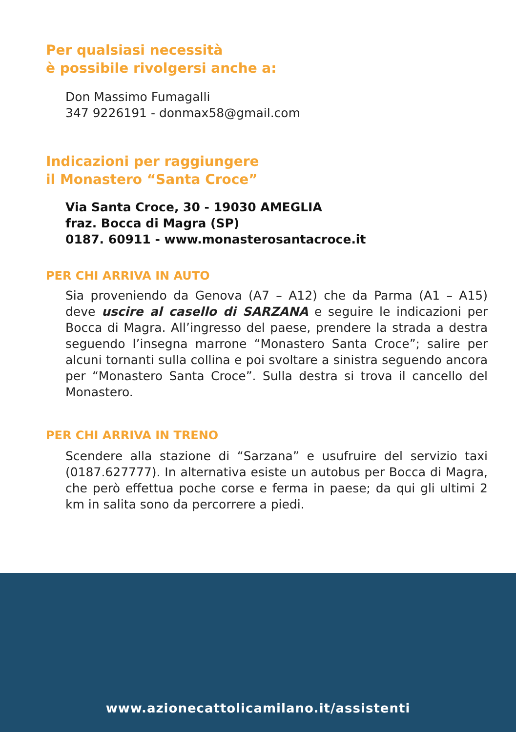Per qualsiasi necessità
è possibile rivolgersi anche a:
Don Massimo Fumagalli
347 9226191 - donmax58@gmail.com
Indicazioni per raggiungere
il Monastero “Santa Croce”
Via Santa Croce, 30 - 19030 AMEGLIA
fraz. Bocca di Magra (SP)
0187. 60911 - www.monasterosantacroce.it
PER CHI ARRIVA IN AUTO
Sia proveniendo da Genova (A7 – A12) che da Parma (A1 – A15) deve uscire al casello di SARZANA e seguire le indicazioni per Bocca di Magra. All’ingresso del paese, prendere la strada a destra seguendo l’insegna marrone “Monastero Santa Croce”; salire per alcuni tornanti sulla collina e poi svoltare a sinistra seguendo ancora per “Monastero Santa Croce”. Sulla destra si trova il cancello del Monastero.
PER CHI ARRIVA IN TRENO
Scendere alla stazione di “Sarzana” e usufruire del servizio taxi (0187.627777). In alternativa esiste un autobus per Bocca di Magra, che però effettua poche corse e ferma in paese; da qui gli ultimi 2 km in salita sono da percorrere a piedi.
www.azionecattolicamilano.it/assistenti